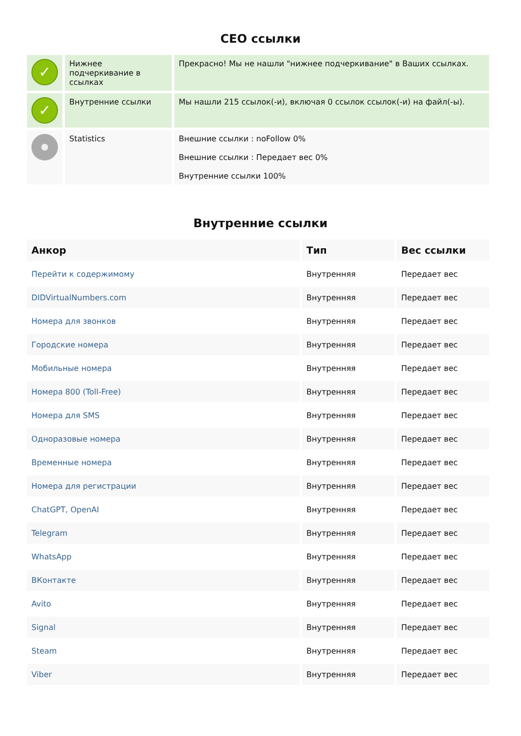СЕО ссылки
| ✓ | Нижнее подчеркивание в ссылках | Прекрасно! Мы не нашли "нижнее подчеркивание" в Ваших ссылках. |
| ✓ | Внутренние ссылки | Мы нашли 215 ссылок(-и), включая 0 ссылок ссылок(-и) на файл(-ы). |
| | Statistics | Внешние ссылки : noFollow 0% Внешние ссылки : Передает вес 0% Внутренние ссылки 100% |
Внутренние ссылки
| Анкор | Тип | Вес ссылки |
| --- | --- | --- |
| Перейти к содержимому | Внутренняя | Передает вес |
| DIDVirtualNumbers.com | Внутренняя | Передает вес |
| Номера для звонков | Внутренняя | Передает вес |
| Городские номера | Внутренняя | Передает вес |
| Мобильные номера | Внутренняя | Передает вес |
| Номера 800 (Toll-Free) | Внутренняя | Передает вес |
| Номера для SMS | Внутренняя | Передает вес |
| Одноразовые номера | Внутренняя | Передает вес |
| Временные номера | Внутренняя | Передает вес |
| Номера для регистрации | Внутренняя | Передает вес |
| ChatGPT, OpenAI | Внутренняя | Передает вес |
| Telegram | Внутренняя | Передает вес |
| WhatsApp | Внутренняя | Передает вес |
| ВКонтакте | Внутренняя | Передает вес |
| Avito | Внутренняя | Передает вес |
| Signal | Внутренняя | Передает вес |
| Steam | Внутренняя | Передает вес |
| Viber | Внутренняя | Передает вес |